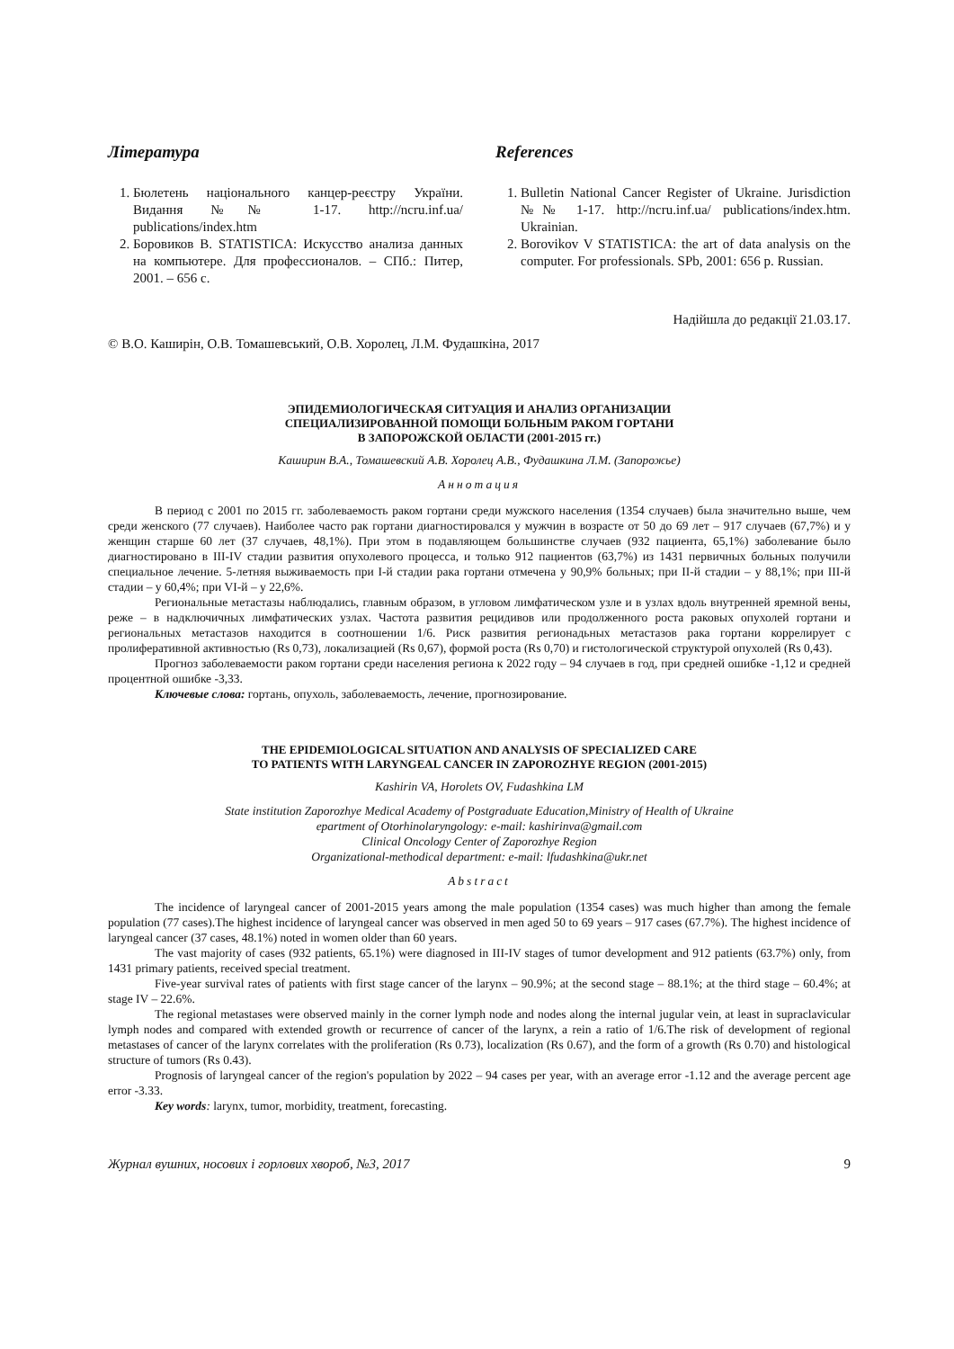Література
1. Бюлетень національного канцер-реєстру України. Видання №№ 1-17. http://ncru.inf.ua/ publications/index.htm
2. Боровиков В. STATISTICA: Искусство анализа данных на компьютере. Для профессионалов. – СПб.: Питер, 2001. – 656 с.
References
1. Bulletin National Cancer Register of Ukraine. Jurisdiction №№ 1-17. http://ncru.inf.ua/ publications/index.htm. Ukrainian.
2. Borovikov V STATISTICA: the art of data analysis on the computer. For professionals. SPb, 2001: 656 p. Russian.
Надійшла до редакції 21.03.17.
© В.О. Каширін, О.В. Томашевський, О.В. Хоролец, Л.М. Фудашкіна, 2017
ЭПИДЕМИОЛОГИЧЕСКАЯ СИТУАЦИЯ И АНАЛИЗ ОРГАНИЗАЦИИ
СПЕЦИАЛИЗИРОВАННОЙ ПОМОЩИ БОЛЬНЫМ РАКОМ ГОРТАНИ
В ЗАПОРОЖСКОЙ ОБЛАСТИ (2001-2015 гг.)
Каширин В.А., Томашевский А.В. Хоролец А.В., Фудашкина Л.М. (Запорожье)
Аннотация
В период с 2001 по 2015 гг. заболеваемость раком гортани среди мужского населения (1354 случаев) была значительно выше, чем среди женского (77 случаев). Наиболее часто рак гортани диагностировался у мужчин в возрасте от 50 до 69 лет – 917 случаев (67,7%) и у женщин старше 60 лет (37 случаев, 48,1%). При этом в подавляющем большинстве случаев (932 пациента, 65,1%) заболевание было диагностировано в III-IV стадии развития опухолевого процесса, и только 912 пациентов (63,7%) из 1431 первичных больных получили специальное лечение. 5-летняя выживаемость при I-й стадии рака гортани отмечена у 90,9% больных; при II-й стадии – у 88,1%; при III-й стадии – у 60,4%; при VI-й – у 22,6%.
Региональные метастазы наблюдались, главным образом, в угловом лимфатическом узле и в узлах вдоль внутренней яремной вены, реже – в надключичных лимфатических узлах. Частота развития рецидивов или продолженного роста раковых опухолей гортани и региональных метастазов находится в соотношении 1/6. Риск развития регионадьных метастазов рака гортани коррелирует с пролиферативной активностью (Rs 0,73), локализацией (Rs 0,67), формой роста (Rs 0,70) и гистологической структурой опухолей (Rs 0,43).
Прогноз заболеваемости раком гортани среди населения региона к 2022 году – 94 случаев в год, при средней ошибке -1,12 и средней процентной ошибке -3,33.
Ключевые слова: гортань, опухоль, заболеваемость, лечение, прогнозирование.
THE EPIDEMIOLOGICAL SITUATION AND ANALYSIS OF SPECIALIZED CARE
TO PATIENTS WITH LARYNGEAL CANCER IN ZAPOROZHYE REGION (2001-2015)
Kashirin VA, Horolets OV, Fudashkina LM
State institution Zaporozhye Medical Academy of Postgraduate Education,Ministry of Health of Ukraine
epartment of Otorhinolaryngology: e-mail: kashirinva@gmail.com
Clinical Oncology Center of Zaporozhye Region
Organizational-methodical department: e-mail: lfudashkina@ukr.net
Abstract
The incidence of laryngeal cancer of 2001-2015 years among the male population (1354 cases) was much higher than among the female population (77 cases).The highest incidence of laryngeal cancer was observed in men aged 50 to 69 years – 917 cases (67.7%). The highest incidence of laryngeal cancer (37 cases, 48.1%) noted in women older than 60 years.
The vast majority of cases (932 patients, 65.1%) were diagnosed in III-IV stages of tumor development and 912 patients (63.7%) only, from 1431 primary patients, received special treatment.
Five-year survival rates of patients with first stage cancer of the larynx – 90.9%; at the second stage – 88.1%; at the third stage – 60.4%; at stage IV – 22.6%.
The regional metastases were observed mainly in the corner lymph node and nodes along the internal jugular vein, at least in supraclavicular lymph nodes and compared with extended growth or recurrence of cancer of the larynx, a rein a ratio of 1/6.The risk of development of regional metastases of cancer of the larynx correlates with the proliferation (Rs 0.73), localization (Rs 0.67), and the form of a growth (Rs 0.70) and histological structure of tumors (Rs 0.43).
Prognosis of laryngeal cancer of the region's population by 2022 – 94 cases per year, with an average error -1.12 and the average percent age error -3.33.
Key words: larynx, tumor, morbidity, treatment, forecasting.
Журнал вушних, носових і горлових хвороб, №3, 2017 9